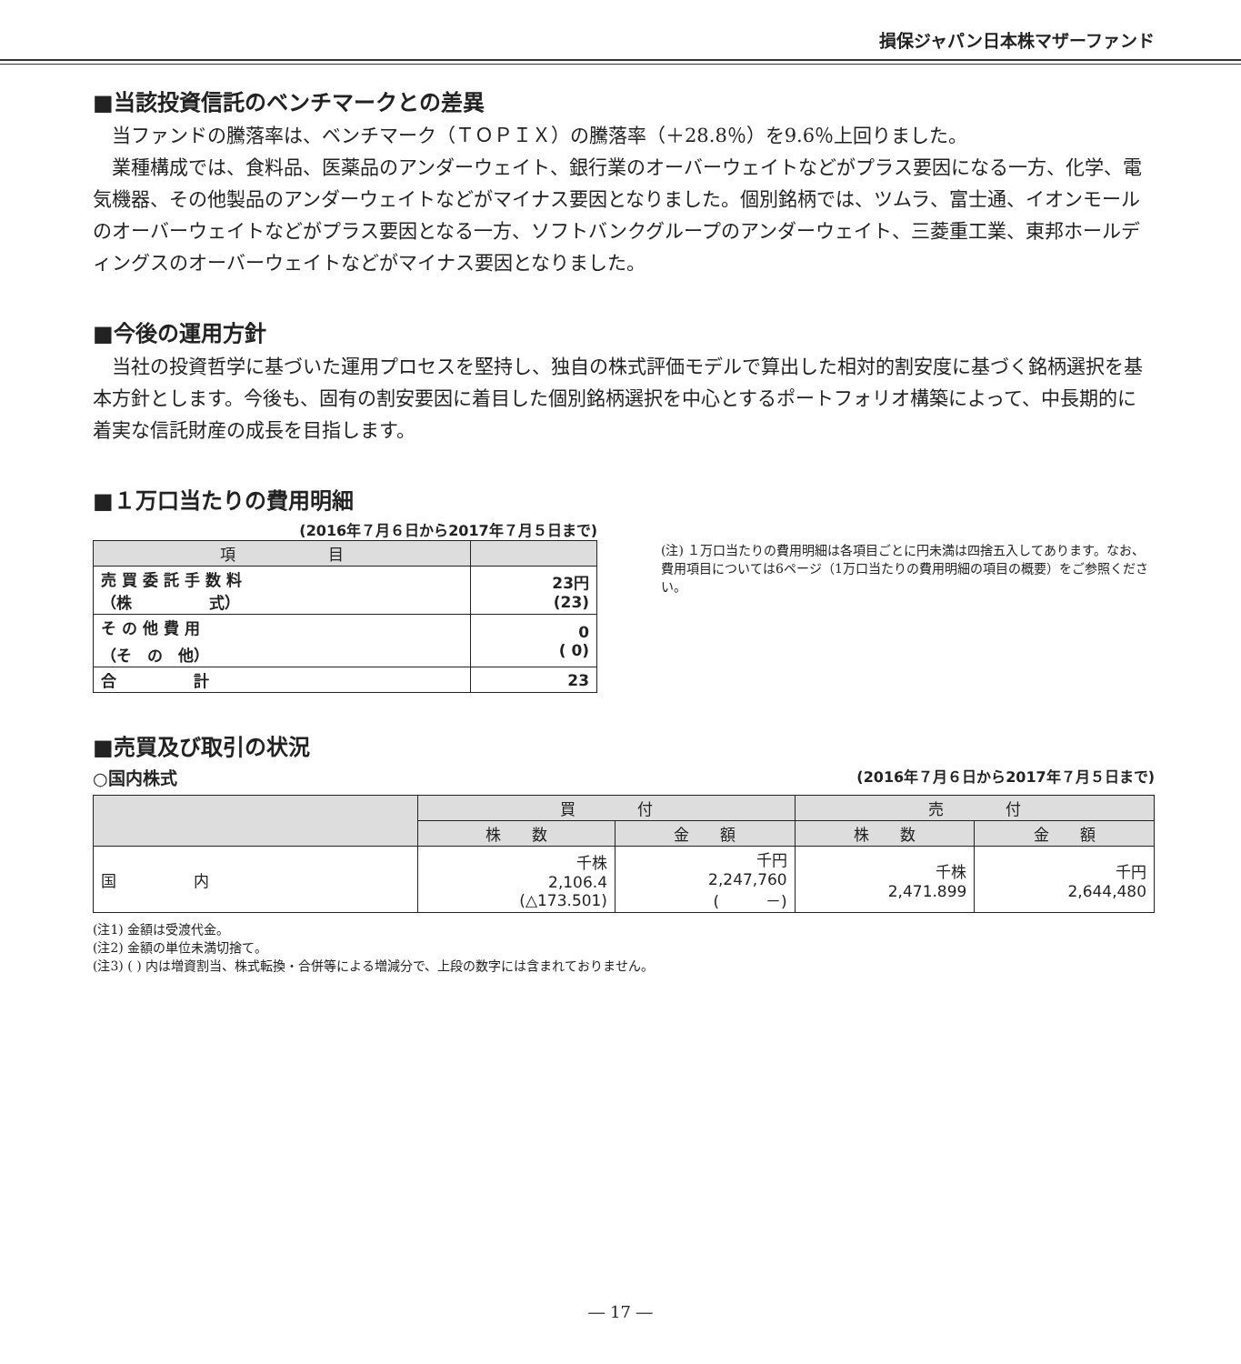損保ジャパン日本株マザーファンド
■当該投資信託のベンチマークとの差異
当ファンドの騰落率は、ベンチマーク（ＴＯＰＩＸ）の騰落率（＋28.8％）を9.6％上回りました。
業種構成では、食料品、医薬品のアンダーウェイト、銀行業のオーバーウェイトなどがプラス要因になる一方、化学、電気機器、その他製品のアンダーウェイトなどがマイナス要因となりました。個別銘柄では、ツムラ、富士通、イオンモールのオーバーウェイトなどがプラス要因となる一方、ソフトバンクグループのアンダーウェイト、三菱重工業、東邦ホールディングスのオーバーウェイトなどがマイナス要因となりました。
■今後の運用方針
当社の投資哲学に基づいた運用プロセスを堅持し、独自の株式評価モデルで算出した相対的割安度に基づく銘柄選択を基本方針とします。今後も、固有の割安要因に着目した個別銘柄選択を中心とするポートフォリオ構築によって、中長期的に着実な信託財産の成長を目指します。
■１万口当たりの費用明細
(2016年７月６日から2017年７月５日まで)
| 項 目 | |
| --- | --- |
| 売 買 委 託 手 数 料 （株 式） | 23円 (23) |
| そ の 他 費 用 （そ の 他） | 0 ( 0) |
| 合 計 | 23 |
(注) １万口当たりの費用明細は各項目ごとに円未満は四捨五入してあります。なお、費用項目については6ページ（1万口当たりの費用明細の項目の概要）をご参照ください。
■売買及び取引の状況
○国内株式 (2016年７月６日から2017年７月５日まで)
| | 買 付 | | 売 付 | |
| --- | --- | --- | --- | --- |
| | 株 数 | 金 額 | 株 数 | 金 額 |
| 国 内 | 千株 2,106.4 (△173.501) | 千円 2,247,760 ( －) | 千株 2,471.899 | 千円 2,644,480 |
(注1) 金額は受渡代金。
(注2) 金額の単位未満切捨て。
(注3) ( ) 内は増資割当、株式転換・合併等による増減分で、上段の数字には含まれておりません。
― 17 ―